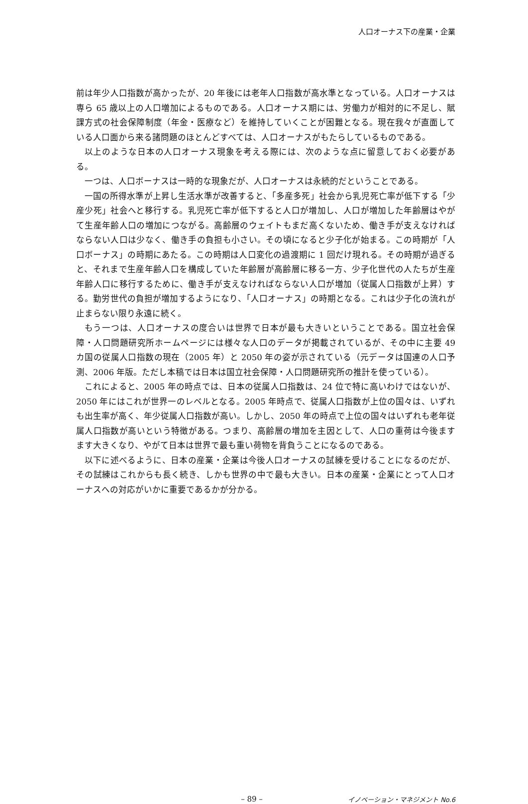人口オーナス下の産業・企業
前は年少人口指数が高かったが、20 年後には老年人口指数が高水準となっている。人口オーナスは専ら 65 歳以上の人口増加によるものである。人口オーナス期には、労働力が相対的に不足し、賦課方式の社会保障制度（年金・医療など）を維持していくことが困難となる。現在我々が直面している人口面から来る諸問題のほとんどすべては、人口オーナスがもたらしているものである。
以上のような日本の人口オーナス現象を考える際には、次のような点に留意しておく必要がある。
一つは、人口ボーナスは一時的な現象だが、人口オーナスは永続的だということである。
一国の所得水準が上昇し生活水準が改善すると、「多産多死」社会から乳児死亡率が低下する「少産少死」社会へと移行する。乳児死亡率が低下すると人口が増加し、人口が増加した年齢層はやがて生産年齢人口の増加につながる。高齢層のウェイトもまだ高くないため、働き手が支えなければならない人口は少なく、働き手の負担も小さい。その頃になると少子化が始まる。この時期が「人口ボーナス」の時期にあたる。この時期は人口変化の過渡期に 1 回だけ現れる。その時期が過ぎると、それまで生産年齢人口を構成していた年齢層が高齢層に移る一方、少子化世代の人たちが生産年齢人口に移行するために、働き手が支えなければならない人口が増加（従属人口指数が上昇）する。勤労世代の負担が増加するようになり、「人口オーナス」の時期となる。これは少子化の流れが止まらない限り永遠に続く。
もう一つは、人口オーナスの度合いは世界で日本が最も大きいということである。国立社会保障・人口問題研究所ホームページには様々な人口のデータが掲載されているが、その中に主要 49 カ国の従属人口指数の現在（2005 年）と 2050 年の姿が示されている（元データは国連の人口予測、2006 年版。ただし本稿では日本は国立社会保障・人口問題研究所の推計を使っている）。
これによると、2005 年の時点では、日本の従属人口指数は、24 位で特に高いわけではないが、2050 年にはこれが世界一のレベルとなる。2005 年時点で、従属人口指数が上位の国々は、いずれも出生率が高く、年少従属人口指数が高い。しかし、2050 年の時点で上位の国々はいずれも老年従属人口指数が高いという特徴がある。つまり、高齢層の増加を主因として、人口の重荷は今後ますます大きくなり、やがて日本は世界で最も重い荷物を背負うことになるのである。
以下に述べるように、日本の産業・企業は今後人口オーナスの試練を受けることになるのだが、その試練はこれからも長く続き、しかも世界の中で最も大きい。日本の産業・企業にとって人口オーナスへの対応がいかに重要であるかが分かる。
– 89 – イノベーション・マネジメント No.6